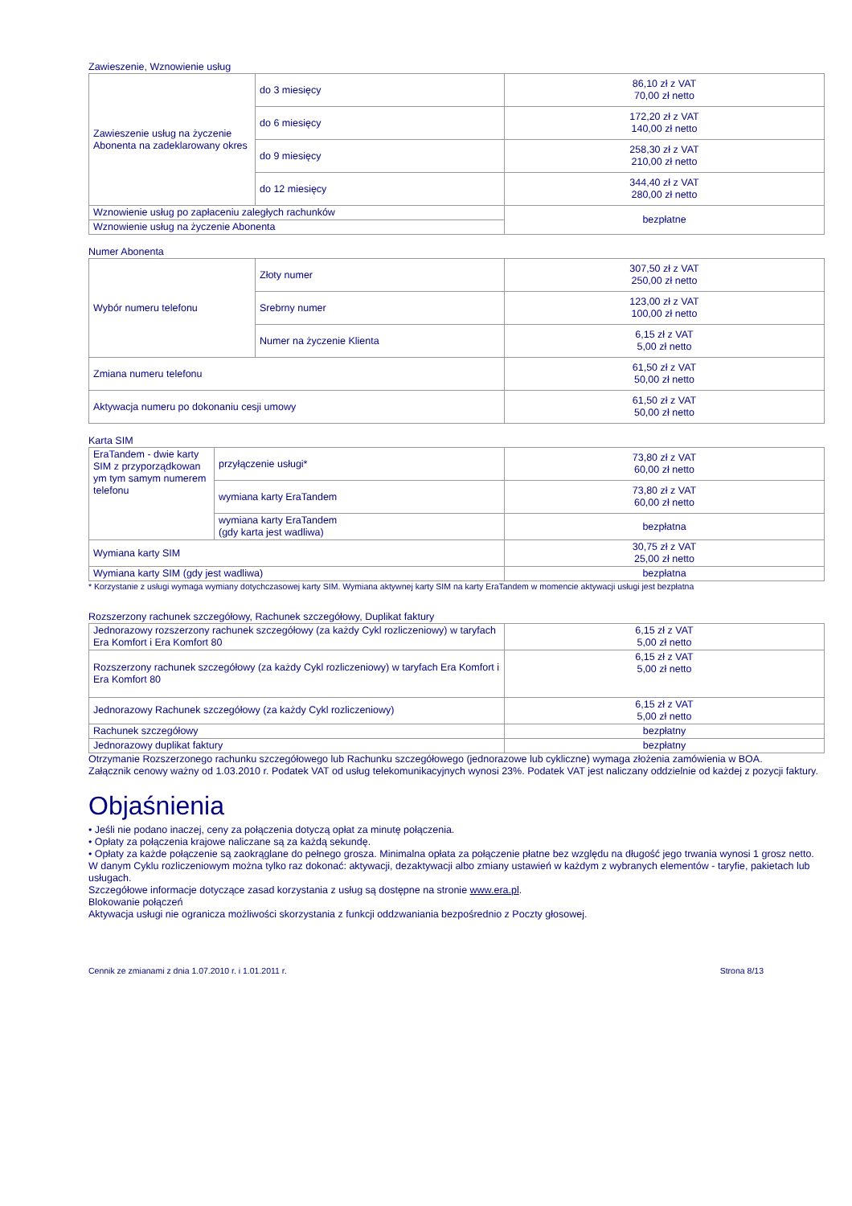Zawieszenie, Wznowienie usług
| Zawieszenie usług na życzenie Abonenta na zadeklarowany okres | do 3 miesięcy | 86,10 zł z VAT 70,00 zł netto |
| | do 6 miesięcy | 172,20 zł z VAT 140,00 zł netto |
| | do 9 miesięcy | 258,30 zł z VAT 210,00 zł netto |
| | do 12 miesięcy | 344,40 zł z VAT 280,00 zł netto |
| Wznowienie usług po zapłaceniu zaległych rachunków | | bezpłatne |
| Wznowienie usług na życzenie Abonenta | | |
Numer Abonenta
| Wybór numeru telefonu | Złoty numer | 307,50 zł z VAT 250,00 zł netto |
| | Srebrny numer | 123,00 zł z VAT 100,00 zł netto |
| | Numer na życzenie Klienta | 6,15 zł z VAT 5,00 zł netto |
| Zmiana numeru telefonu | | 61,50 zł z VAT 50,00 zł netto |
| Aktywacja numeru po dokonaniu cesji umowy | | 61,50 zł z VAT 50,00 zł netto |
Karta SIM
| EraTandem - dwie karty SIM z przyporządkowan ym tym samym numerem telefonu | przyłączenie usługi* | 73,80 zł z VAT 60,00 zł netto |
| | wymiana karty EraTandem | 73,80 zł z VAT 60,00 zł netto |
| | wymiana karty EraTandem (gdy karta jest wadliwa) | bezpłatna |
| Wymiana karty SIM | | 30,75 zł z VAT 25,00 zł netto |
| Wymiana karty SIM (gdy jest wadliwa) | | bezpłatna |
* Korzystanie z usługi wymaga wymiany dotychczasowej karty SIM. Wymiana aktywnej karty SIM na karty EraTandem w momencie aktywacji usługi jest bezpłatna
Rozszerzony rachunek szczegółowy, Rachunek szczegółowy, Duplikat faktury
| Jednorazowy rozszerzony rachunek szczegółowy (za każdy Cykl rozliczeniowy) w taryfach Era Komfort i Era Komfort 80 | 6,15 zł z VAT 5,00 zł netto |
| Rozszerzony rachunek szczegółowy (za każdy Cykl rozliczeniowy) w taryfach Era Komfort i Era Komfort 80 | 6,15 zł z VAT 5,00 zł netto |
| Jednorazowy Rachunek szczegółowy (za każdy Cykl rozliczeniowy) | 6,15 zł z VAT 5,00 zł netto |
| Rachunek szczegółowy | bezpłatny |
| Jednorazowy duplikat faktury | bezpłatny |
Otrzymanie Rozszerzonego rachunku szczegółowego lub Rachunku szczegółowego (jednorazowe lub cykliczne) wymaga złożenia zamówienia w BOA.
Załącznik cenowy ważny od 1.03.2010 r. Podatek VAT od usług telekomunikacyjnych wynosi 23%. Podatek VAT jest naliczany oddzielnie od każdej z pozycji faktury.
Objaśnienia
• Jeśli nie podano inaczej, ceny za połączenia dotyczą opłat za minutę połączenia.
• Opłaty za połączenia krajowe naliczane są za każdą sekundę.
• Opłaty za każde połączenie są zaokrąglane do pełnego grosza. Minimalna opłata za połączenie płatne bez względu na długość jego trwania wynosi 1 grosz netto.
W danym Cyklu rozliczeniowym można tylko raz dokonać: aktywacji, dezaktywacji albo zmiany ustawień w każdym z wybranych elementów - taryfie, pakietach lub usługach.
Szczegółowe informacje dotyczące zasad korzystania z usług są dostępne na stronie www.era.pl.
Blokowanie połączeń
Aktywacja usługi nie ogranicza możliwości skorzystania z funkcji oddzwaniania bezpośrednio z Poczty głosowej.
Cennik ze zmianami z dnia 1.07.2010 r. i 1.01.2011 r. Strona 8/13